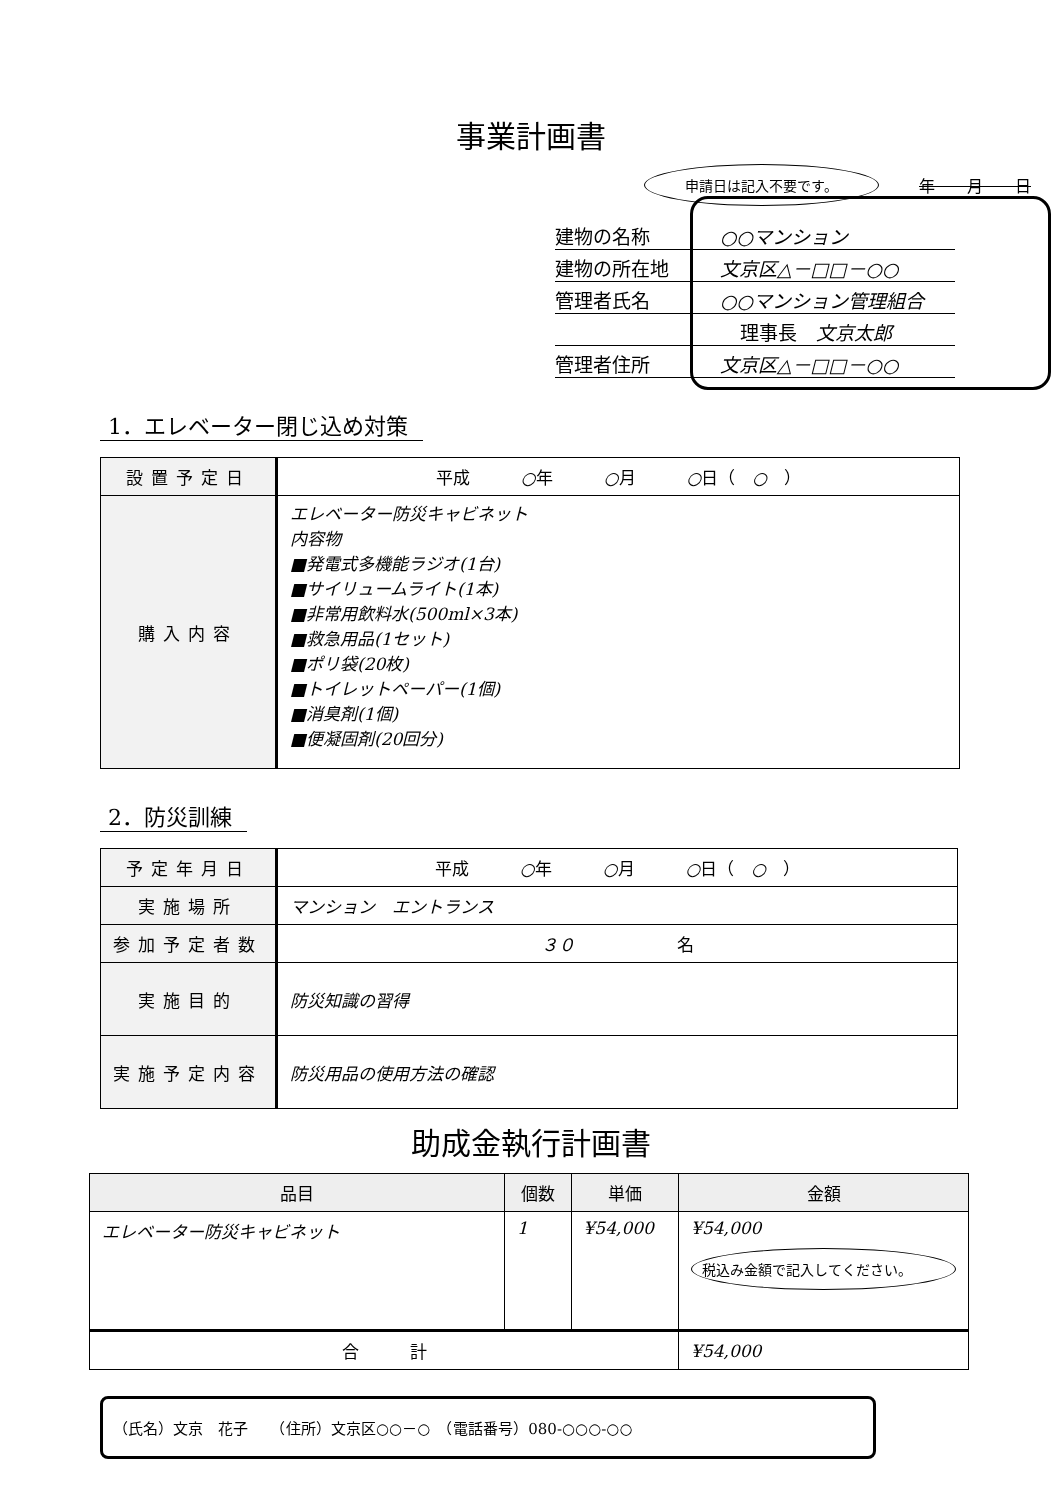事業計画書
申請日は記入不要です。 年　　月　　日
建物の名称 ○○マンション
建物の所在地 文京区△－□□－○○
管理者氏名 ○○マンション管理組合
理事長　文京太郎
管理者住所 文京区△－□□－○○
1．エレベーター閉じ込め対策
| 設置予定日 | 平成 ○ 年 ○ 月 ○ 日（ ○ ） |
| 購入内容 | エレベーター防災キャビネット 内容物 ■発電式多機能ラジオ(1台) ■サイリュームライト(1本) ■非常用飲料水(500ml×3本) ■救急用品(1セット) ■ポリ袋(20枚) ■トイレットペーパー(1個) ■消臭剤(1個) ■便凝固剤(20回分) |
2．防災訓練
| 予定年月日 | 平成 ○ 年 ○ 月 ○ 日（ ○ ） |
| 実施場所 | マンション エントランス |
| 参加予定者数 | ３０ 名 |
| 実施目的 | 防災知識の習得 |
| 実施予定内容 | 防災用品の使用方法の確認 |
助成金執行計画書
| 品目 | 個数 | 単価 | 金額 |
| --- | --- | --- | --- |
| エレベーター防災キャビネット | 1 | ¥54,000 | ¥54,000 税込み金額で記入してください。 |
| 合 計 | | | ¥54,000 |
（氏名）文京　花子　　（住所）文京区○○－○　（電話番号）080-○○○-○○